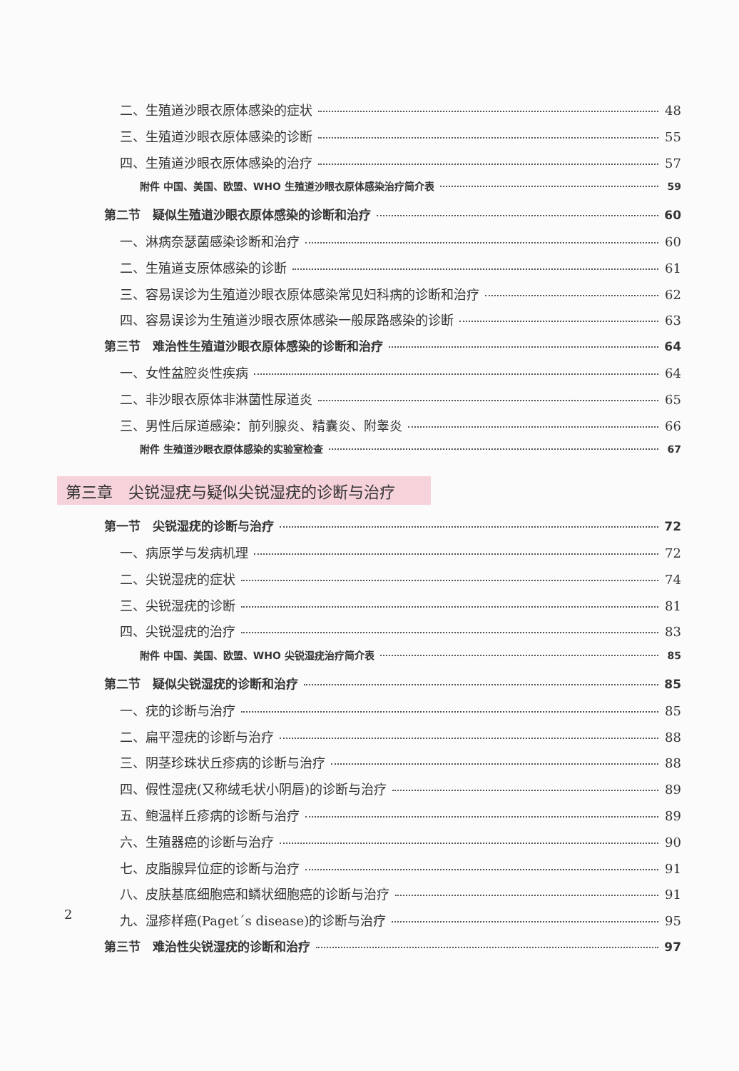二、生殖道沙眼衣原体感染的症状 48
三、生殖道沙眼衣原体感染的诊断 55
四、生殖道沙眼衣原体感染的治疗 57
附件 中国、美国、欧盟、WHO 生殖道沙眼衣原体感染治疗简介表 59
第二节　疑似生殖道沙眼衣原体感染的诊断和治疗 60
一、淋病奈瑟菌感染诊断和治疗 60
二、生殖道支原体感染的诊断 61
三、容易误诊为生殖道沙眼衣原体感染常见妇科病的诊断和治疗 62
四、容易误诊为生殖道沙眼衣原体感染一般尿路感染的诊断 63
第三节　难治性生殖道沙眼衣原体感染的诊断和治疗 64
一、女性盆腔炎性疾病 64
二、非沙眼衣原体非淋菌性尿道炎 65
三、男性后尿道感染：前列腺炎、精囊炎、附睾炎 66
附件 生殖道沙眼衣原体感染的实验室检查 67
第三章　尖锐湿疣与疑似尖锐湿疣的诊断与治疗
第一节　尖锐湿疣的诊断与治疗 72
一、病原学与发病机理 72
二、尖锐湿疣的症状 74
三、尖锐湿疣的诊断 81
四、尖锐湿疣的治疗 83
附件 中国、美国、欧盟、WHO 尖锐湿疣治疗简介表 85
第二节　疑似尖锐湿疣的诊断和治疗 85
一、疣的诊断与治疗 85
二、扁平湿疣的诊断与治疗 88
三、阴茎珍珠状丘疹病的诊断与治疗 88
四、假性湿疣(又称绒毛状小阴唇)的诊断与治疗 89
五、鲍温样丘疹病的诊断与治疗 89
六、生殖器癌的诊断与治疗 90
七、皮脂腺异位症的诊断与治疗 91
八、皮肤基底细胞癌和鳞状细胞癌的诊断与治疗 91
九、湿疹样癌(Paget´s disease)的诊断与治疗 95
第三节　难治性尖锐湿疣的诊断和治疗 97
2